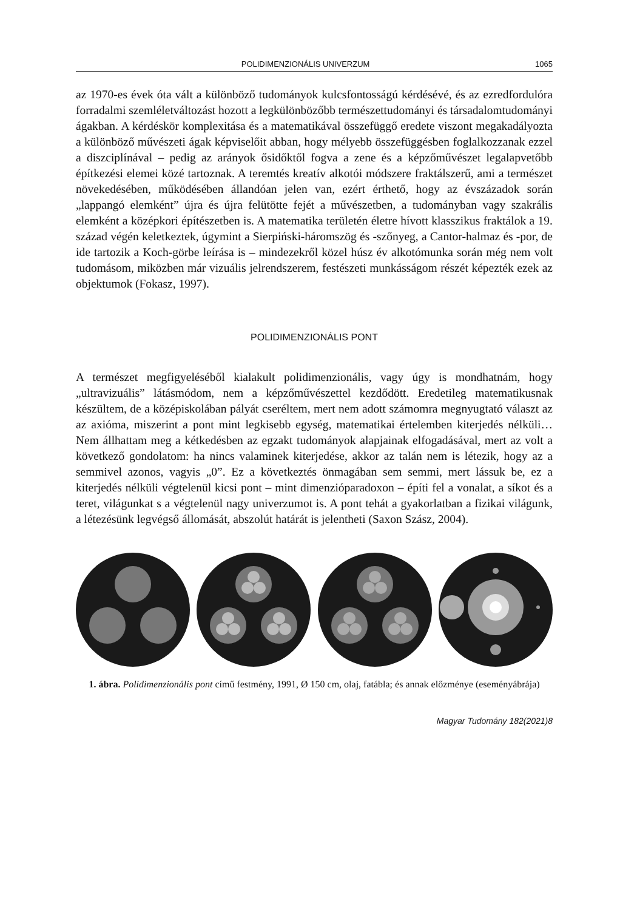POLIDIMENZIONÁLIS UNIVERZUM 1065
az 1970-es évek óta vált a különböző tudományok kulcsfontosságú kérdésévé, és az ezredfordulóra forradalmi szemléletváltozást hozott a legkülönbözőbb természettudományi és társadalomtudományi ágakban. A kérdéskör komplexitása és a matematikával összefüggő eredete viszont megakadályozta a különböző művészeti ágak képviselőit abban, hogy mélyebb összefüggésben foglalkozzanak ezzel a diszciplínával – pedig az arányok ősidőktől fogva a zene és a képzőművészet legalapvetőbb építkezési elemei közé tartoznak. A teremtés kreatív alkotói módszere fraktálszerű, ami a természet növekedésében, működésében állandóan jelen van, ezért érthető, hogy az évszázadok során „lappangó elemként” újra és újra felütötte fejét a művészetben, a tudományban vagy szakrális elemként a középkori építészetben is. A matematika területén életre hívott klasszikus fraktálok a 19. század végén keletkeztek, úgymint a Sierpiński-háromszög és -szőnyeg, a Cantor-halmaz és -por, de ide tartozik a Koch-görbe leírása is – mindezekről közel húsz év alkotómunka során még nem volt tudomásom, miközben már vizuális jelrendszerem, festészeti munkásságom részét képezték ezek az objektumok (Fokasz, 1997).
POLIDIMENZIONÁLIS PONT
A természet megfigyeléséből kialakult polidimenzionális, vagy úgy is mondhatnám, hogy „ultravizuális” látásmódom, nem a képzőművészettel kezdődött. Eredetileg matematikusnak készültem, de a középiskolában pályát cseréltem, mert nem adott számomra megnyugtató választ az az axióma, miszerint a pont mint legkisebb egység, matematikai értelemben kiterjedés nélküli… Nem állhattam meg a kétkedésben az egzakt tudományok alapjainak elfogadásával, mert az volt a következő gondolatom: ha nincs valaminek kiterjedése, akkor az talán nem is létezik, hogy az a semmivel azonos, vagyis „0”. Ez a következtés önmagában sem semmi, mert lássuk be, ez a kiterjedés nélküli végtelenül kicsi pont – mint dimenzióparadoxon – építi fel a vonalat, a síkot és a teret, világunkat s a végtelenül nagy univerzumot is. A pont tehát a gyakorlatban a fizikai világunk, a létezésünk legvégső állomását, abszolút határát is jelentheti (Saxon Szász, 2004).
1. ábra. Polidimenzionális pont című festmény, 1991, Ø 150 cm, olaj, fatábla; és annak előzménye (eseményábrája)
Magyar Tudomány 182(2021)8